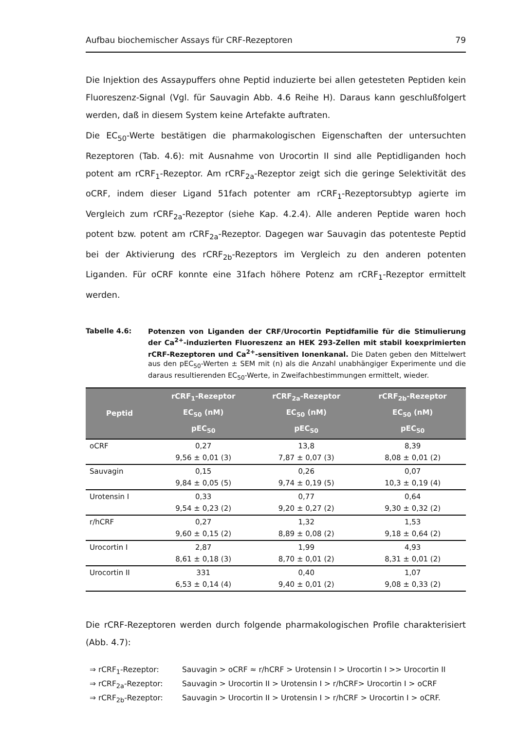Aufbau biochemischer Assays für CRF-Rezeptoren 79
Die Injektion des Assaypuffers ohne Peptid induzierte bei allen getesteten Peptiden kein Fluoreszenz-Signal (Vgl. für Sauvagin Abb. 4.6 Reihe H). Daraus kann geschlußfolgert werden, daß in diesem System keine Artefakte auftraten.
Die EC<sub>50</sub>-Werte bestätigen die pharmakologischen Eigenschaften der untersuchten Rezeptoren (Tab. 4.6): mit Ausnahme von Urocortin II sind alle Peptidliganden hoch potent am rCRF<sub>1</sub>-Rezeptor. Am rCRF<sub>2a</sub>-Rezeptor zeigt sich die geringe Selektivität des oCRF, indem dieser Ligand 51fach potenter am rCRF<sub>1</sub>-Rezeptorsubtyp agierte im Vergleich zum rCRF<sub>2a</sub>-Rezeptor (siehe Kap. 4.2.4). Alle anderen Peptide waren hoch potent bzw. potent am rCRF<sub>2a</sub>-Rezeptor. Dagegen war Sauvagin das potenteste Peptid bei der Aktivierung des rCRF<sub>2b</sub>-Rezeptors im Vergleich zu den anderen potenten Liganden. Für oCRF konnte eine 31fach höhere Potenz am rCRF<sub>1</sub>-Rezeptor ermittelt werden.
Tabelle 4.6:
Potenzen von Liganden der CRF/Urocortin Peptidfamilie für die Stimulierung der Ca<sup>2+</sup>-induzierten Fluoreszenz an HEK 293-Zellen mit stabil koexprimierten rCRF-Rezeptoren und Ca<sup>2+</sup>-sensitiven Ionenkanal. Die Daten geben den Mittelwert aus den pEC<sub>50</sub>-Werten ± SEM mit (n) als die Anzahl unabhängiger Experimente und die daraus resultierenden EC<sub>50</sub>-Werte, in Zweifachbestimmungen ermittelt, wieder.
| Peptid | rCRF<sub>1</sub>-Rezeptor EC<sub>50</sub> (nM) pEC<sub>50</sub> | rCRF<sub>2a</sub>-Rezeptor EC<sub>50</sub> (nM) pEC<sub>50</sub> | rCRF<sub>2b</sub>-Rezeptor EC<sub>50</sub> (nM) pEC<sub>50</sub> |
| --- | --- | --- | --- |
| oCRF | 0,27 9,56 ± 0,01 (3) | 13,8 7,87 ± 0,07 (3) | 8,39 8,08 ± 0,01 (2) |
| Sauvagin | 0,15 9,84 ± 0,05 (5) | 0,26 9,74 ± 0,19 (5) | 0,07 10,3 ± 0,19 (4) |
| Urotensin I | 0,33 9,54 ± 0,23 (2) | 0,77 9,20 ± 0,27 (2) | 0,64 9,30 ± 0,32 (2) |
| r/hCRF | 0,27 9,60 ± 0,15 (2) | 1,32 8,89 ± 0,08 (2) | 1,53 9,18 ± 0,64 (2) |
| Urocortin I | 2,87 8,61 ± 0,18 (3) | 1,99 8,70 ± 0,01 (2) | 4,93 8,31 ± 0,01 (2) |
| Urocortin II | 331 6,53 ± 0,14 (4) | 0,40 9,40 ± 0,01 (2) | 1,07 9,08 ± 0,33 (2) |
Die rCRF-Rezeptoren werden durch folgende pharmakologischen Profile charakterisiert (Abb. 4.7):
⇒ rCRF<sub>1</sub>-Rezeptor: Sauvagin > oCRF ≈ r/hCRF > Urotensin I > Urocortin I >> Urocortin II
⇒ rCRF<sub>2a</sub>-Rezeptor: Sauvagin > Urocortin II > Urotensin I > r/hCRF> Urocortin I > oCRF
⇒ rCRF<sub>2b</sub>-Rezeptor: Sauvagin > Urocortin II > Urotensin I > r/hCRF > Urocortin I > oCRF.